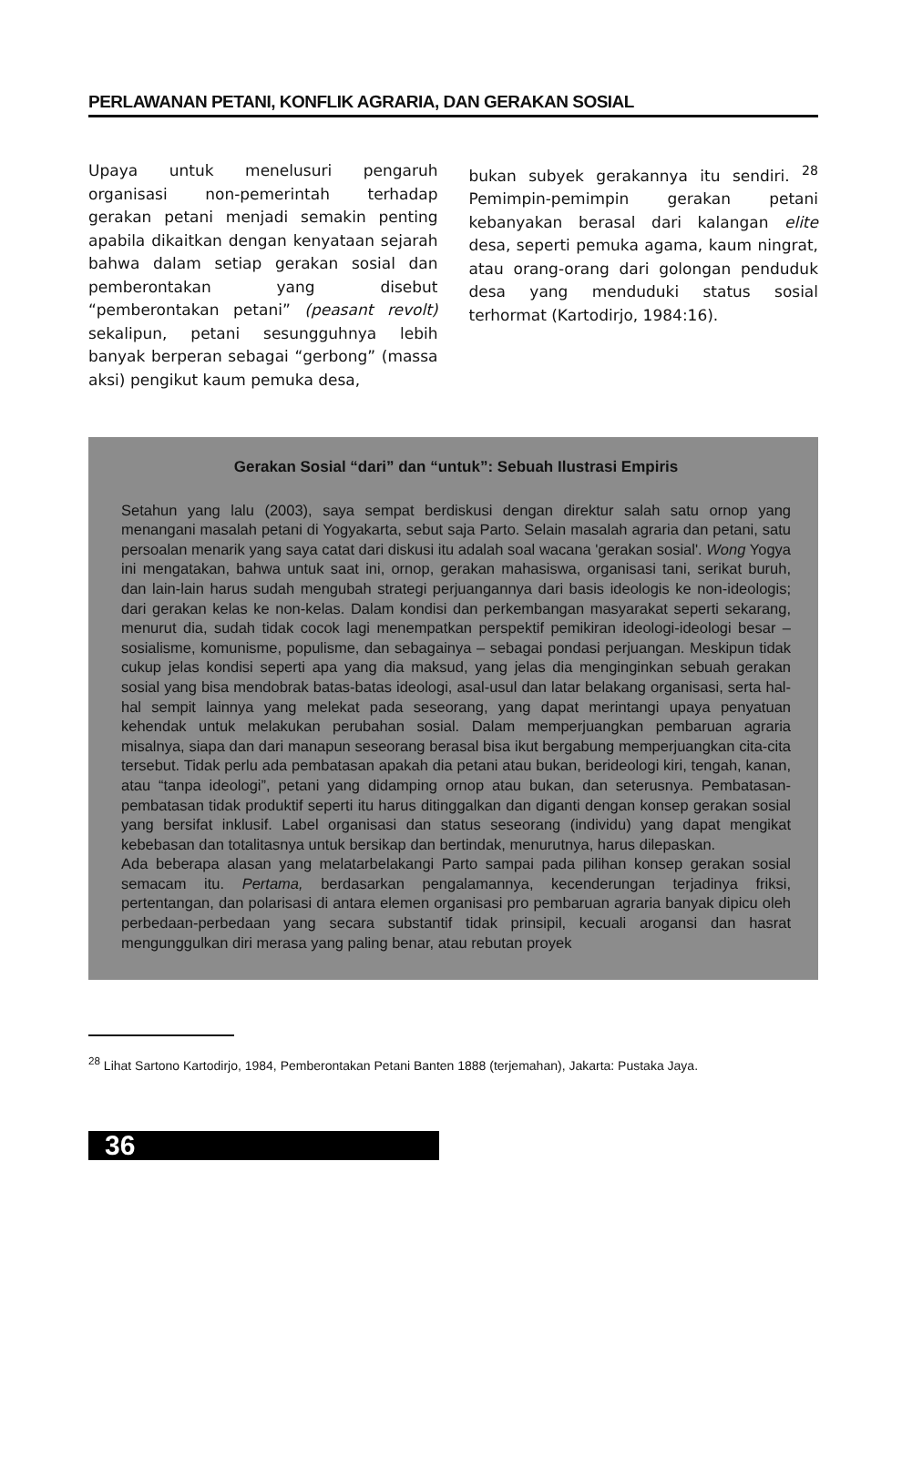PERLAWANAN PETANI, KONFLIK AGRARIA, DAN GERAKAN SOSIAL
Upaya untuk menelusuri pengaruh organisasi non-pemerintah terhadap gerakan petani menjadi semakin penting apabila dikaitkan dengan kenyataan sejarah bahwa dalam setiap gerakan sosial dan pemberontakan yang disebut “pemberontakan petani” (peasant revolt) sekalipun, petani sesungguhnya lebih banyak berperan sebagai “gerbong” (massa aksi) pengikut kaum pemuka desa,
bukan subyek gerakannya itu sendiri. <sup>28</sup> Pemimpin-pemimpin gerakan petani kebanyakan berasal dari kalangan elite desa, seperti pemuka agama, kaum ningrat, atau orang-orang dari golongan penduduk desa yang menduduki status sosial terhormat (Kartodirjo, 1984:16).
Gerakan Sosial “dari” dan “untuk”: Sebuah Ilustrasi Empiris
Setahun yang lalu (2003), saya sempat berdiskusi dengan direktur salah satu ornop yang menangani masalah petani di Yogyakarta, sebut saja Parto. Selain masalah agraria dan petani, satu persoalan menarik yang saya catat dari diskusi itu adalah soal wacana 'gerakan sosial'. Wong Yogya ini mengatakan, bahwa untuk saat ini, ornop, gerakan mahasiswa, organisasi tani, serikat buruh, dan lain-lain harus sudah mengubah strategi perjuangannya dari basis ideologis ke non-ideologis; dari gerakan kelas ke non-kelas. Dalam kondisi dan perkembangan masyarakat seperti sekarang, menurut dia, sudah tidak cocok lagi menempatkan perspektif pemikiran ideologi-ideologi besar – sosialisme, komunisme, populisme, dan sebagainya – sebagai pondasi perjuangan. Meskipun tidak cukup jelas kondisi seperti apa yang dia maksud, yang jelas dia menginginkan sebuah gerakan sosial yang bisa mendobrak batas-batas ideologi, asal-usul dan latar belakang organisasi, serta hal-hal sempit lainnya yang melekat pada seseorang, yang dapat merintangi upaya penyatuan kehendak untuk melakukan perubahan sosial. Dalam memperjuangkan pembaruan agraria misalnya, siapa dan dari manapun seseorang berasal bisa ikut bergabung memperjuangkan cita-cita tersebut. Tidak perlu ada pembatasan apakah dia petani atau bukan, berideologi kiri, tengah, kanan, atau “tanpa ideologi”, petani yang didamping ornop atau bukan, dan seterusnya. Pembatasan-pembatasan tidak produktif seperti itu harus ditinggalkan dan diganti dengan konsep gerakan sosial yang bersifat inklusif. Label organisasi dan status seseorang (individu) yang dapat mengikat kebebasan dan totalitasnya untuk bersikap dan bertindak, menurutnya, harus dilepaskan.
Ada beberapa alasan yang melatarbelakangi Parto sampai pada pilihan konsep gerakan sosial semacam itu. Pertama, berdasarkan pengalamannya, kecenderungan terjadinya friksi, pertentangan, dan polarisasi di antara elemen organisasi pro pembaruan agraria banyak dipicu oleh perbedaan-perbedaan yang secara substantif tidak prinsipil, kecuali arogansi dan hasrat mengunggulkan diri merasa yang paling benar, atau rebutan proyek
<sup>28</sup> Lihat Sartono Kartodirjo, 1984, Pemberontakan Petani Banten 1888 (terjemahan), Jakarta: Pustaka Jaya.
36